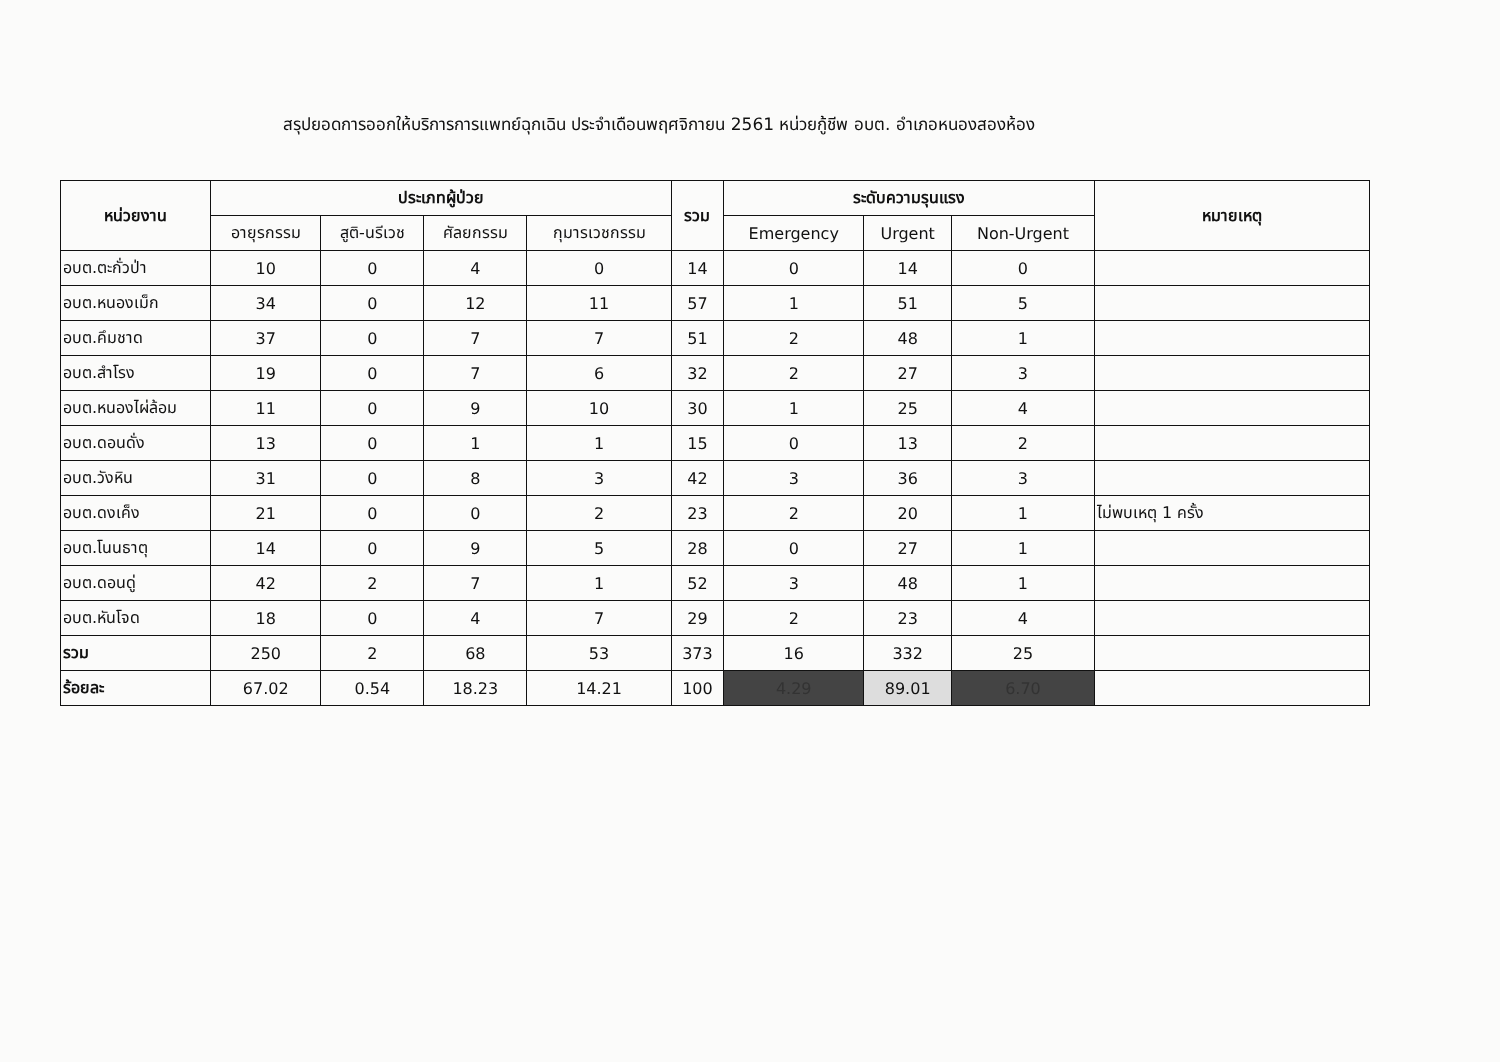สรุปยอดการออกให้บริการการแพทย์ฉุกเฉิน ประจำเดือนพฤศจิกายน 2561 หน่วยกู้ชีพ อบต. อำเภอหนองสองห้อง
| หน่วยงาน | ประเภทผู้ป่วย | | | | รวม | ระดับความรุนแรง | | | หมายเหตุ |
| --- | --- | --- | --- | --- | --- | --- | --- | --- | --- |
| | อายุรกรรม | สูติ-นรีเวช | ศัลยกรรม | กุมารเวชกรรม | | Emergency | Urgent | Non-Urgent | |
| อบต.ตะกั่วป่า | 10 | 0 | 4 | 0 | 14 | 0 | 14 | 0 | |
| อบต.หนองเม็ก | 34 | 0 | 12 | 11 | 57 | 1 | 51 | 5 | |
| อบต.คึมชาด | 37 | 0 | 7 | 7 | 51 | 2 | 48 | 1 | |
| อบต.สำโรง | 19 | 0 | 7 | 6 | 32 | 2 | 27 | 3 | |
| อบต.หนองไผ่ล้อม | 11 | 0 | 9 | 10 | 30 | 1 | 25 | 4 | |
| อบต.ดอนดั่ง | 13 | 0 | 1 | 1 | 15 | 0 | 13 | 2 | |
| อบต.วังหิน | 31 | 0 | 8 | 3 | 42 | 3 | 36 | 3 | |
| อบต.ดงเค็ง | 21 | 0 | 0 | 2 | 23 | 2 | 20 | 1 | ไม่พบเหตุ 1 ครั้ง |
| อบต.โนนธาตุ | 14 | 0 | 9 | 5 | 28 | 0 | 27 | 1 | |
| อบต.ดอนดู่ | 42 | 2 | 7 | 1 | 52 | 3 | 48 | 1 | |
| อบต.หันโจด | 18 | 0 | 4 | 7 | 29 | 2 | 23 | 4 | |
| รวม | 250 | 2 | 68 | 53 | 373 | 16 | 332 | 25 | |
| ร้อยละ | 67.02 | 0.54 | 18.23 | 14.21 | 100 | 4.29 | 89.01 | 6.70 | |